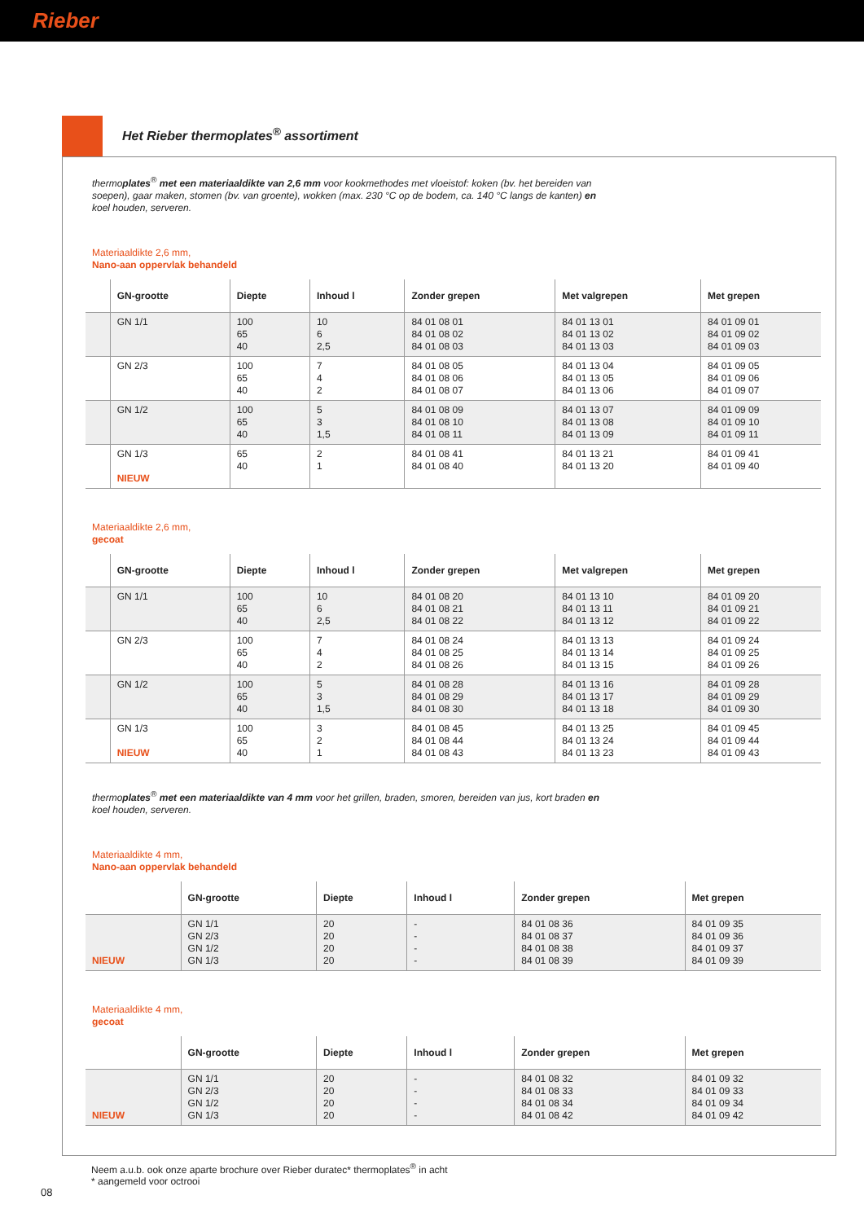Rieber
Het Rieber thermoplates<sup>®</sup> assortiment
thermoplates<sup>®</sup> met een materiaaldikte van 2,6 mm voor kookmethodes met vloeistof: koken (bv. het bereiden van soepen), gaar maken, stomen (bv. van groente), wokken (max. 230 °C op de bodem, ca. 140 °C langs de kanten) en koel houden, serveren.
Materiaaldikte 2,6 mm,
Nano-aan oppervlak behandeld
| | GN-grootte | Diepte | Inhoud l | Zonder grepen | Met valgrepen | Met grepen |
| --- | --- | --- | --- | --- | --- | --- |
| | GN 1/1 | 100 65 40 | 10 6 2,5 | 84 01 08 01 84 01 08 02 84 01 08 03 | 84 01 13 01 84 01 13 02 84 01 13 03 | 84 01 09 01 84 01 09 02 84 01 09 03 |
| | GN 2/3 | 100 65 40 | 7 4 2 | 84 01 08 05 84 01 08 06 84 01 08 07 | 84 01 13 04 84 01 13 05 84 01 13 06 | 84 01 09 05 84 01 09 06 84 01 09 07 |
| | GN 1/2 | 100 65 40 | 5 3 1,5 | 84 01 08 09 84 01 08 10 84 01 08 11 | 84 01 13 07 84 01 13 08 84 01 13 09 | 84 01 09 09 84 01 09 10 84 01 09 11 |
| | GN 1/3 NIEUW | 65 40 | 2 1 | 84 01 08 41 84 01 08 40 | 84 01 13 21 84 01 13 20 | 84 01 09 41 84 01 09 40 |
Materiaaldikte 2,6 mm,
gecoat
| | GN-grootte | Diepte | Inhoud l | Zonder grepen | Met valgrepen | Met grepen |
| --- | --- | --- | --- | --- | --- | --- |
| | GN 1/1 | 100 65 40 | 10 6 2,5 | 84 01 08 20 84 01 08 21 84 01 08 22 | 84 01 13 10 84 01 13 11 84 01 13 12 | 84 01 09 20 84 01 09 21 84 01 09 22 |
| | GN 2/3 | 100 65 40 | 7 4 2 | 84 01 08 24 84 01 08 25 84 01 08 26 | 84 01 13 13 84 01 13 14 84 01 13 15 | 84 01 09 24 84 01 09 25 84 01 09 26 |
| | GN 1/2 | 100 65 40 | 5 3 1,5 | 84 01 08 28 84 01 08 29 84 01 08 30 | 84 01 13 16 84 01 13 17 84 01 13 18 | 84 01 09 28 84 01 09 29 84 01 09 30 |
| | GN 1/3 NIEUW | 100 65 40 | 3 2 1 | 84 01 08 45 84 01 08 44 84 01 08 43 | 84 01 13 25 84 01 13 24 84 01 13 23 | 84 01 09 45 84 01 09 44 84 01 09 43 |
thermoplates<sup>®</sup> met een materiaaldikte van 4 mm voor het grillen, braden, smoren, bereiden van jus, kort braden en koel houden, serveren.
Materiaaldikte 4 mm,
Nano-aan oppervlak behandeld
| | GN-grootte | Diepte | Inhoud l | Zonder grepen | Met grepen |
| --- | --- | --- | --- | --- | --- |
| NIEUW | GN 1/1 GN 2/3 GN 1/2 GN 1/3 | 20 20 20 20 | - - - - | 84 01 08 36 84 01 08 37 84 01 08 38 84 01 08 39 | 84 01 09 35 84 01 09 36 84 01 09 37 84 01 09 39 |
Materiaaldikte 4 mm,
gecoat
| | GN-grootte | Diepte | Inhoud l | Zonder grepen | Met grepen |
| --- | --- | --- | --- | --- | --- |
| NIEUW | GN 1/1 GN 2/3 GN 1/2 GN 1/3 | 20 20 20 20 | - - - - | 84 01 08 32 84 01 08 33 84 01 08 34 84 01 08 42 | 84 01 09 32 84 01 09 33 84 01 09 34 84 01 09 42 |
Neem a.u.b. ook onze aparte brochure over Rieber duratec* thermoplates<sup>®</sup> in acht
* aangemeld voor octrooi
08